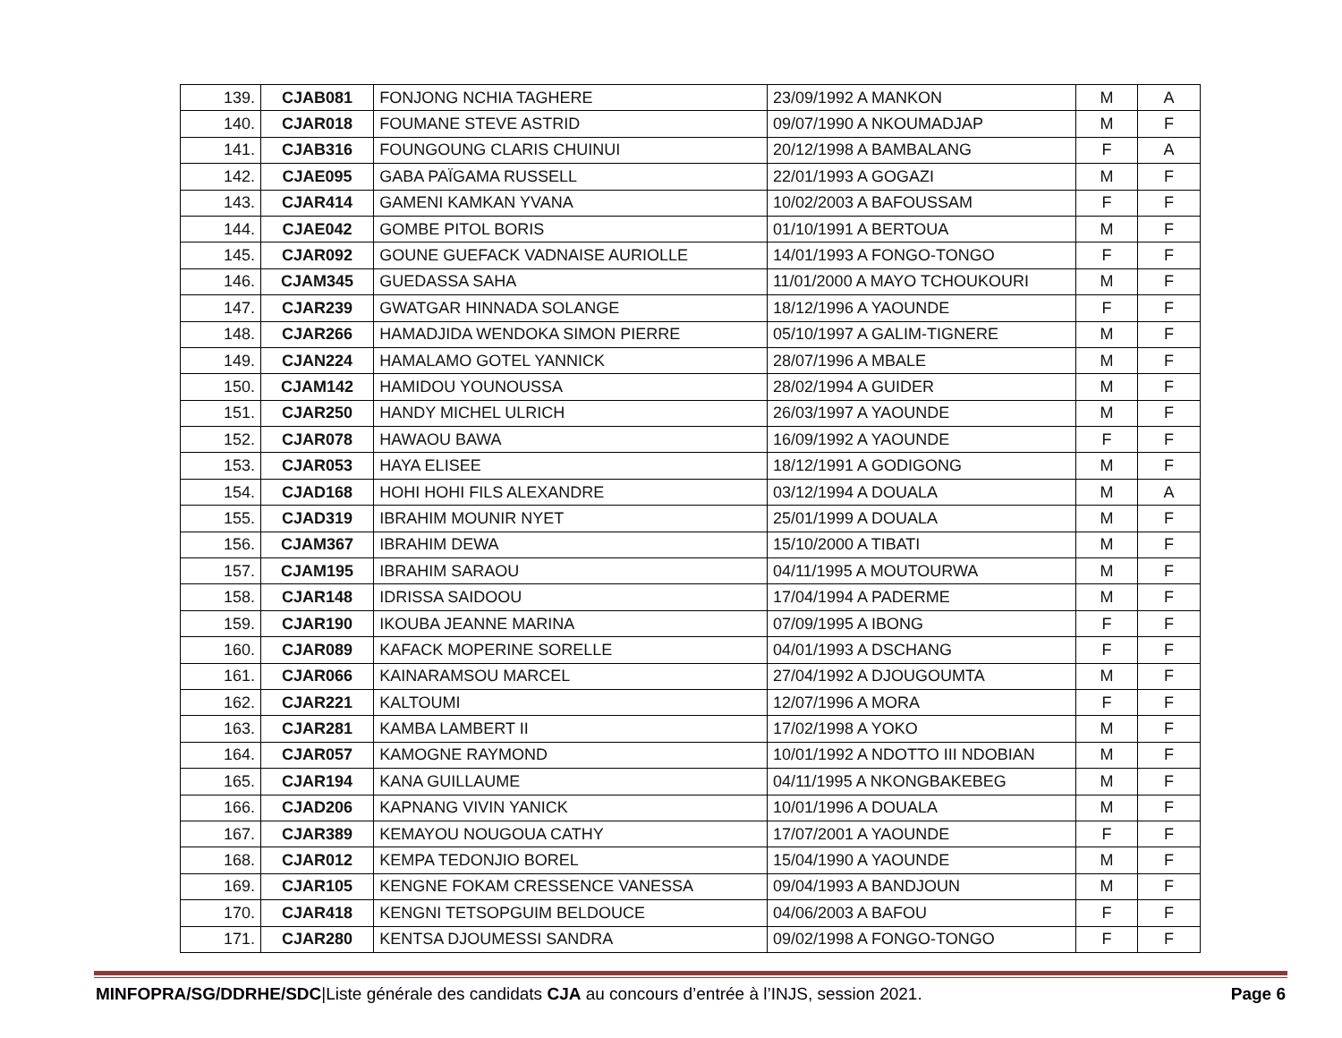| 139. | CJAB081 | FONJONG NCHIA TAGHERE | 23/09/1992 A MANKON | M | A |
| 140. | CJAR018 | FOUMANE STEVE ASTRID | 09/07/1990 A NKOUMADJAP | M | F |
| 141. | CJAB316 | FOUNGOUNG CLARIS CHUINUI | 20/12/1998 A BAMBALANG | F | A |
| 142. | CJAE095 | GABA PAÏGAMA RUSSELL | 22/01/1993 A GOGAZI | M | F |
| 143. | CJAR414 | GAMENI KAMKAN YVANA | 10/02/2003 A BAFOUSSAM | F | F |
| 144. | CJAE042 | GOMBE PITOL BORIS | 01/10/1991 A BERTOUA | M | F |
| 145. | CJAR092 | GOUNE GUEFACK VADNAISE AURIOLLE | 14/01/1993 A FONGO-TONGO | F | F |
| 146. | CJAM345 | GUEDASSA SAHA | 11/01/2000 A MAYO TCHOUKOURI | M | F |
| 147. | CJAR239 | GWATGAR HINNADA SOLANGE | 18/12/1996 A YAOUNDE | F | F |
| 148. | CJAR266 | HAMADJIDA WENDOKA SIMON PIERRE | 05/10/1997 A GALIM-TIGNERE | M | F |
| 149. | CJAN224 | HAMALAMO GOTEL YANNICK | 28/07/1996 A MBALE | M | F |
| 150. | CJAM142 | HAMIDOU YOUNOUSSA | 28/02/1994 A GUIDER | M | F |
| 151. | CJAR250 | HANDY MICHEL ULRICH | 26/03/1997 A YAOUNDE | M | F |
| 152. | CJAR078 | HAWAOU BAWA | 16/09/1992 A YAOUNDE | F | F |
| 153. | CJAR053 | HAYA ELISEE | 18/12/1991 A GODIGONG | M | F |
| 154. | CJAD168 | HOHI HOHI FILS ALEXANDRE | 03/12/1994 A DOUALA | M | A |
| 155. | CJAD319 | IBRAHIM MOUNIR NYET | 25/01/1999 A DOUALA | M | F |
| 156. | CJAM367 | IBRAHIM DEWA | 15/10/2000 A TIBATI | M | F |
| 157. | CJAM195 | IBRAHIM SARAOU | 04/11/1995 A MOUTOURWA | M | F |
| 158. | CJAR148 | IDRISSA SAIDOOU | 17/04/1994 A PADERME | M | F |
| 159. | CJAR190 | IKOUBA JEANNE MARINA | 07/09/1995 A IBONG | F | F |
| 160. | CJAR089 | KAFACK MOPERINE SORELLE | 04/01/1993 A DSCHANG | F | F |
| 161. | CJAR066 | KAINARAMSOU MARCEL | 27/04/1992 A DJOUGOUMTA | M | F |
| 162. | CJAR221 | KALTOUMI | 12/07/1996 A MORA | F | F |
| 163. | CJAR281 | KAMBA LAMBERT II | 17/02/1998 A YOKO | M | F |
| 164. | CJAR057 | KAMOGNE RAYMOND | 10/01/1992 A NDOTTO III NDOBIAN | M | F |
| 165. | CJAR194 | KANA GUILLAUME | 04/11/1995 A NKONGBAKEBEG | M | F |
| 166. | CJAD206 | KAPNANG VIVIN YANICK | 10/01/1996 A DOUALA | M | F |
| 167. | CJAR389 | KEMAYOU NOUGOUA CATHY | 17/07/2001 A YAOUNDE | F | F |
| 168. | CJAR012 | KEMPA TEDONJIO BOREL | 15/04/1990 A YAOUNDE | M | F |
| 169. | CJAR105 | KENGNE FOKAM CRESSENCE VANESSA | 09/04/1993 A BANDJOUN | M | F |
| 170. | CJAR418 | KENGNI TETSOPGUIM BELDOUCE | 04/06/2003 A BAFOU | F | F |
| 171. | CJAR280 | KENTSA DJOUMESSI SANDRA | 09/02/1998 A FONGO-TONGO | F | F |
MINFOPRA/SG/DDRHE/SDC|Liste générale des candidats CJA au concours d’entrée à l’INJS, session 2021.
Page 6